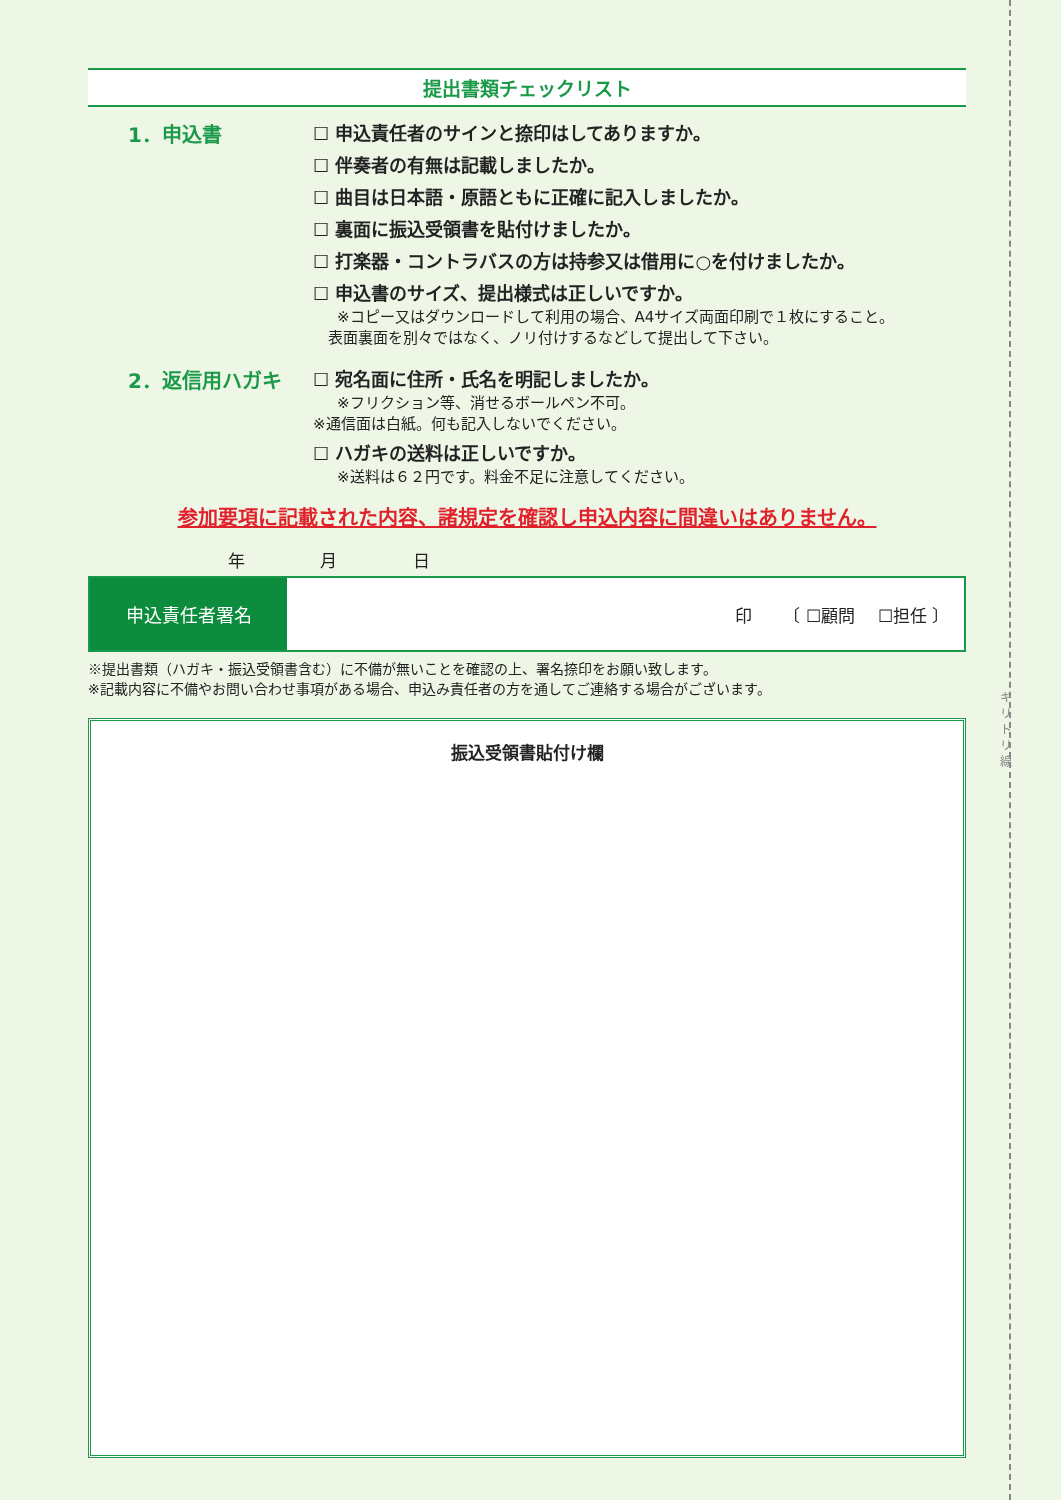キ リ ト リ 線
提出書類チェックリスト
1．申込書 ☐ 申込責任者のサインと捺印はしてありますか。
☐ 伴奏者の有無は記載しましたか。
☐ 曲目は日本語・原語ともに正確に記入しましたか。
☐ 裏面に振込受領書を貼付けましたか。
☐ 打楽器・コントラバスの方は持参又は借用に○を付けましたか。
☐ 申込書のサイズ、提出様式は正しいですか。
※コピー又はダウンロードして利用の場合、A4サイズ両面印刷で１枚にすること。
　表面裏面を別々ではなく、ノリ付けするなどして提出して下さい。
2．返信用ハガキ ☐ 宛名面に住所・氏名を明記しましたか。
※フリクション等、消せるボールペン不可。
※通信面は白紙。何も記入しないでください。
☐ ハガキの送料は正しいですか。
※送料は６２円です。料金不足に注意してください。
参加要項に記載された内容、諸規定を確認し申込内容に間違いはありません。
年 月 日
| 申込責任者署名 | 印 〔 ☐顧問 ☐担任 〕 |
※提出書類（ハガキ・振込受領書含む）に不備が無いことを確認の上、署名捺印をお願い致します。
※記載内容に不備やお問い合わせ事項がある場合、申込み責任者の方を通してご連絡する場合がございます。
振込受領書貼付け欄